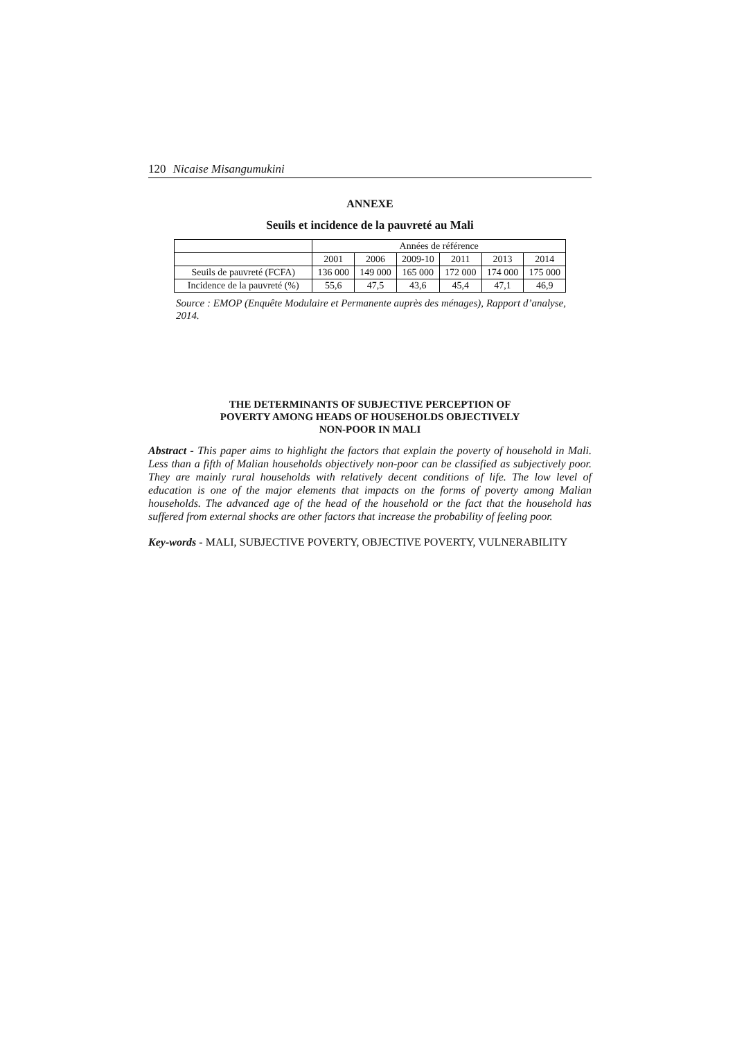120 Nicaise Misangumukini
ANNEXE
Seuils et incidence de la pauvreté au Mali
| | Années de référence | | | | | |
| | 2001 | 2006 | 2009-10 | 2011 | 2013 | 2014 |
| Seuils de pauvreté (FCFA) | 136 000 | 149 000 | 165 000 | 172 000 | 174 000 | 175 000 |
| Incidence de la pauvreté (%) | 55,6 | 47,5 | 43,6 | 45,4 | 47,1 | 46,9 |
Source : EMOP (Enquête Modulaire et Permanente auprès des ménages), Rapport d’analyse, 2014.
THE DETERMINANTS OF SUBJECTIVE PERCEPTION OF
POVERTY AMONG HEADS OF HOUSEHOLDS OBJECTIVELY
NON-POOR IN MALI
Abstract - This paper aims to highlight the factors that explain the poverty of household in Mali. Less than a fifth of Malian households objectively non-poor can be classified as subjectively poor. They are mainly rural households with relatively decent conditions of life. The low level of education is one of the major elements that impacts on the forms of poverty among Malian households. The advanced age of the head of the household or the fact that the household has suffered from external shocks are other factors that increase the probability of feeling poor.
Key-words - MALI, SUBJECTIVE POVERTY, OBJECTIVE POVERTY, VULNERABILITY